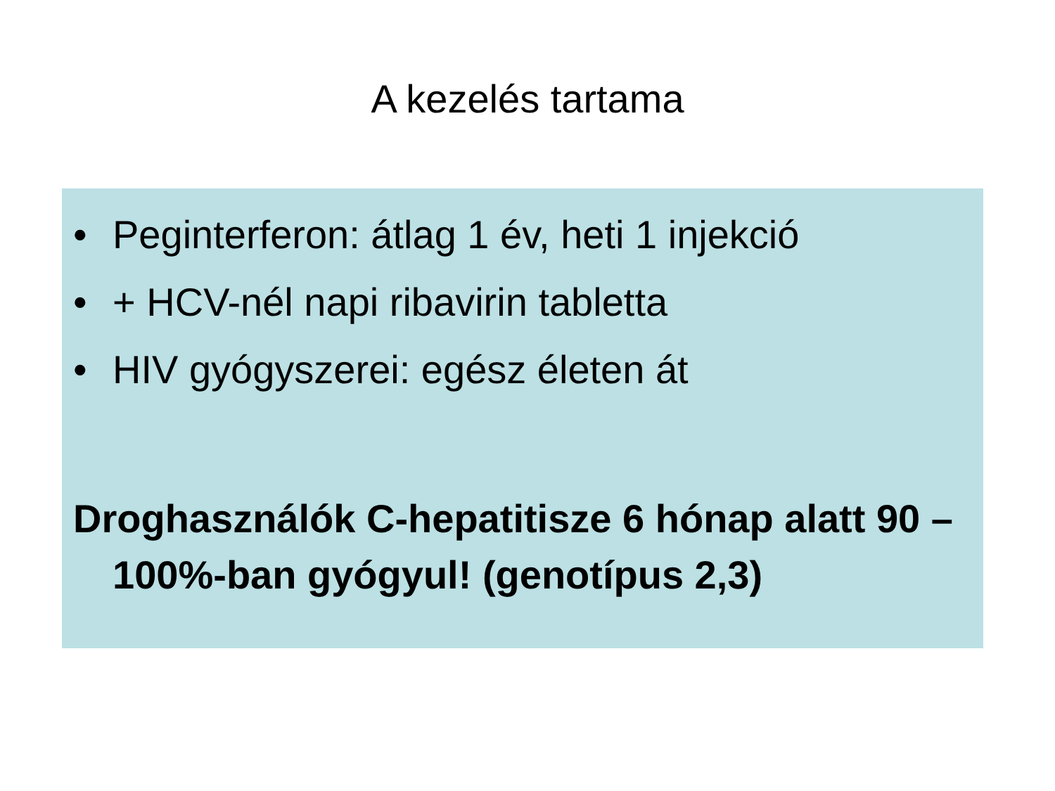A kezelés tartama
• Peginterferon: átlag 1 év, heti 1 injekció
• + HCV-nél napi ribavirin tabletta
• HIV gyógyszerei: egész életen át
Droghasználók C-hepatitisze 6 hónap alatt 90 – 100%-ban gyógyul! (genotípus 2,3)